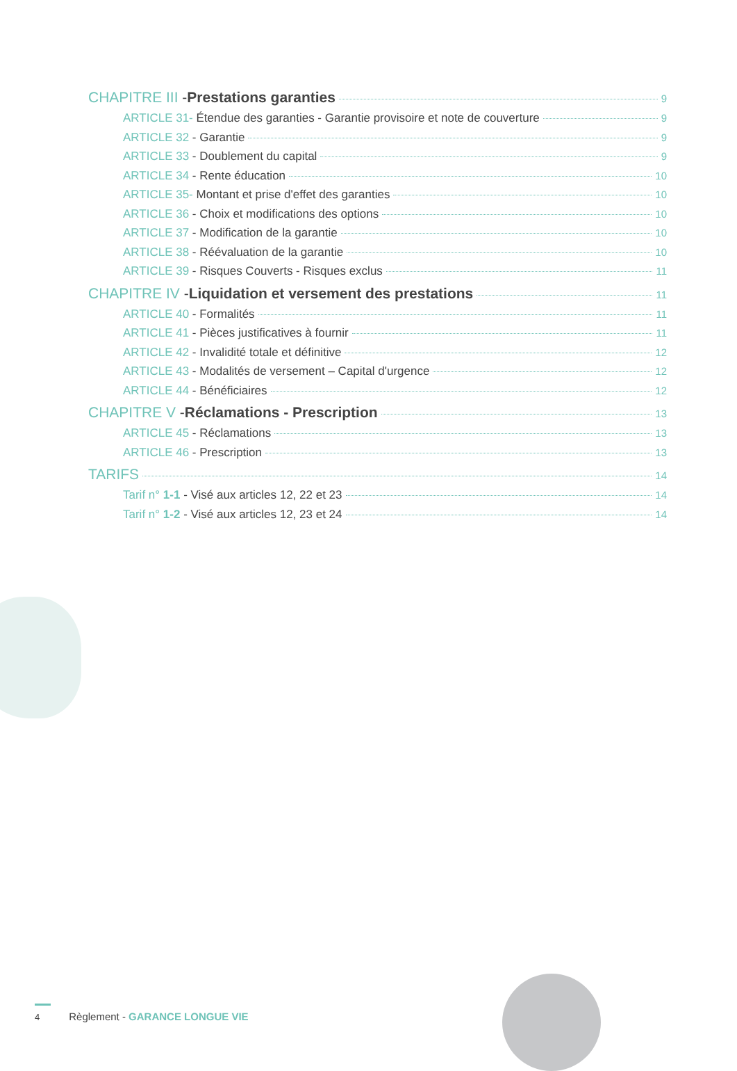CHAPITRE III - Prestations garanties 9
ARTICLE 31- Étendue des garanties - Garantie provisoire et note de couverture 9
ARTICLE 32 - Garantie 9
ARTICLE 33 - Doublement du capital 9
ARTICLE 34 - Rente éducation 10
ARTICLE 35- Montant et prise d'effet des garanties 10
ARTICLE 36 - Choix et modifications des options 10
ARTICLE 37 - Modification de la garantie 10
ARTICLE 38 - Réévaluation de la garantie 10
ARTICLE 39 - Risques Couverts - Risques exclus 11
CHAPITRE IV - Liquidation et versement des prestations 11
ARTICLE 40 - Formalités 11
ARTICLE 41 - Pièces justificatives à fournir 11
ARTICLE 42 - Invalidité totale et définitive 12
ARTICLE 43 - Modalités de versement – Capital d'urgence 12
ARTICLE 44 - Bénéficiaires 12
CHAPITRE V - Réclamations - Prescription 13
ARTICLE 45 - Réclamations 13
ARTICLE 46 - Prescription 13
TARIFS 14
Tarif n° 1-1 - Visé aux articles 12, 22 et 23 14
Tarif n° 1-2 - Visé aux articles 12, 23 et 24 14
4 Règlement - GARANCE LONGUE VIE